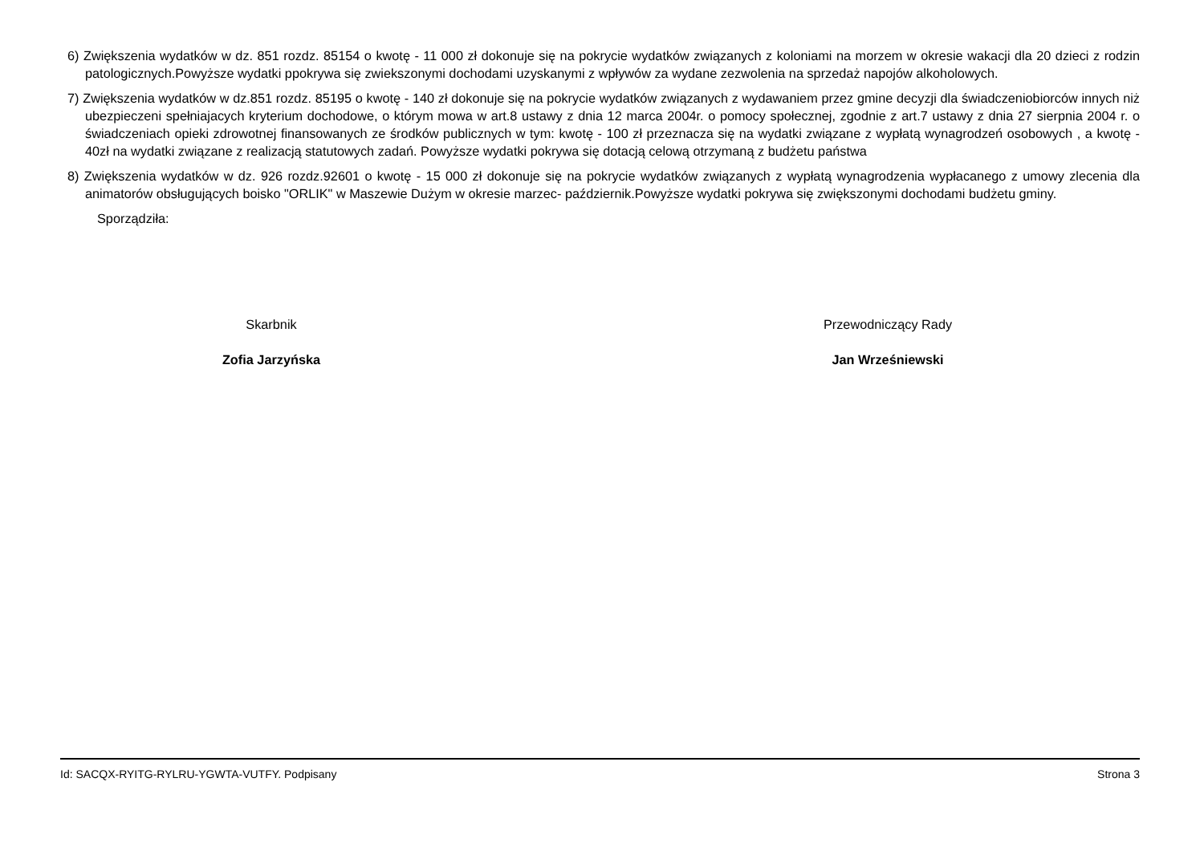6) Zwiększenia wydatków w dz. 851 rozdz. 85154 o kwotę - 11 000 zł dokonuje się na pokrycie wydatków związanych z koloniami na morzem w okresie wakacji dla 20 dzieci z rodzin patologicznych.Powyższe wydatki ppokrywa się zwiekszonymi dochodami uzyskanymi z wpływów za wydane zezwolenia na sprzedaż napojów alkoholowych.
7) Zwiększenia wydatków w dz.851 rozdz. 85195 o kwotę - 140 zł dokonuje się na pokrycie wydatków związanych z wydawaniem przez gmine decyzji dla świadczeniobiorców innych niż ubezpieczeni spełniajacych kryterium dochodowe, o którym mowa w art.8 ustawy z dnia 12 marca 2004r. o pomocy społecznej, zgodnie z art.7 ustawy z dnia 27 sierpnia 2004 r. o świadczeniach opieki zdrowotnej finansowanych ze środków publicznych w tym: kwotę - 100 zł przeznacza się na wydatki związane z wypłatą wynagrodzeń osobowych , a kwotę - 40zł na wydatki związane z realizacją statutowych zadań. Powyższe wydatki pokrywa się dotacją celową otrzymaną z budżetu państwa
8) Zwiększenia wydatków w dz. 926 rozdz.92601 o kwotę - 15 000 zł dokonuje się na pokrycie wydatków związanych z wypłatą wynagrodzenia wypłacanego z umowy zlecenia dla animatorów obsługujących boisko "ORLIK" w Maszewie Dużym w okresie marzec- październik.Powyższe wydatki pokrywa się zwiększonymi dochodami budżetu gminy.
Sporządziła:
Skarbnik
Zofia Jarzyńska
Przewodniczący Rady
Jan Wrześniewski
Id: SACQX-RYITG-RYLRU-YGWTA-VUTFY. Podpisany Strona 3